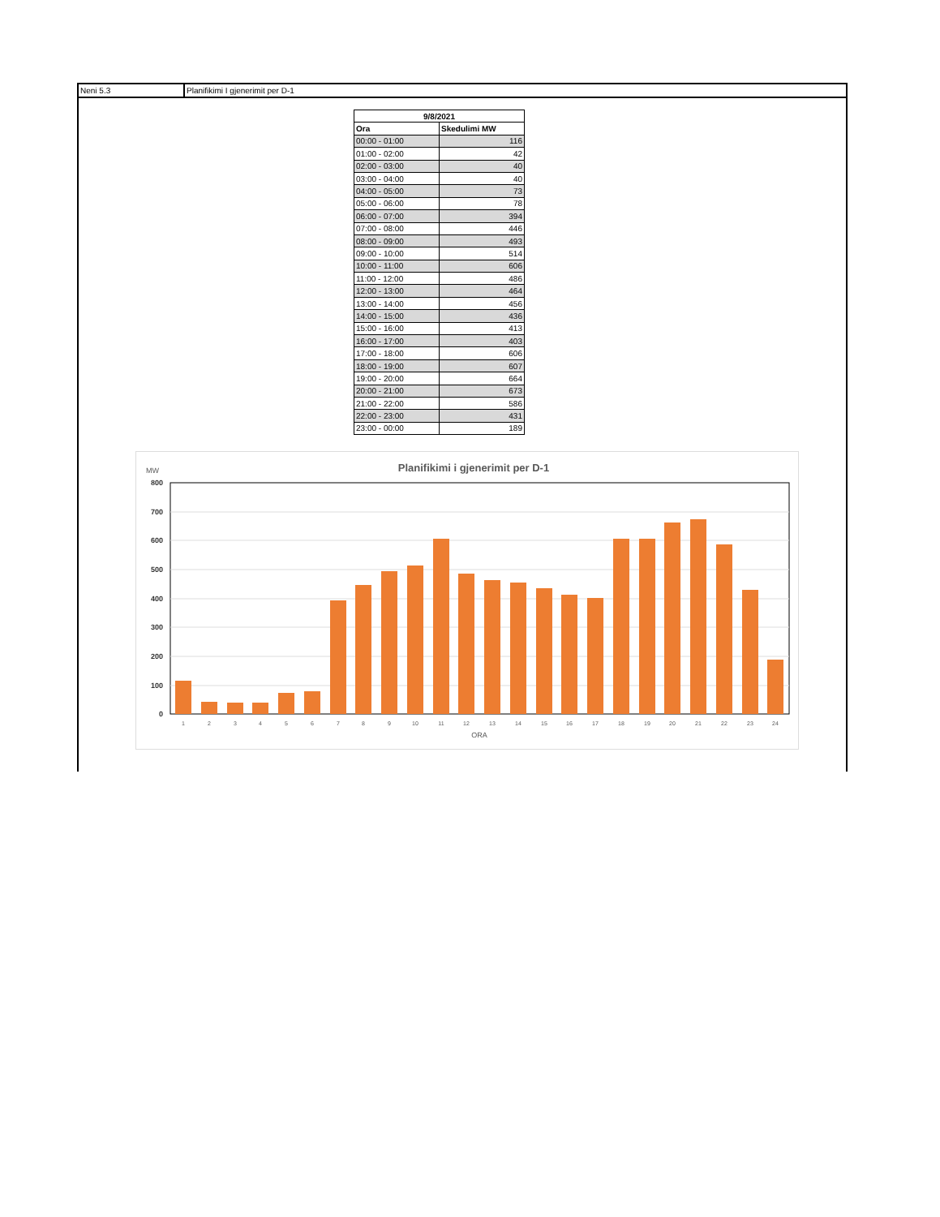Neni 5.3 Planifikimi I gjenerimit per D-1
| 9/8/2021 | |
| --- | --- |
| Ora | Skedulimi MW |
| 00:00 - 01:00 | 116 |
| 01:00 - 02:00 | 42 |
| 02:00 - 03:00 | 40 |
| 03:00 - 04:00 | 40 |
| 04:00 - 05:00 | 73 |
| 05:00 - 06:00 | 78 |
| 06:00 - 07:00 | 394 |
| 07:00 - 08:00 | 446 |
| 08:00 - 09:00 | 493 |
| 09:00 - 10:00 | 514 |
| 10:00 - 11:00 | 606 |
| 11:00 - 12:00 | 486 |
| 12:00 - 13:00 | 464 |
| 13:00 - 14:00 | 456 |
| 14:00 - 15:00 | 436 |
| 15:00 - 16:00 | 413 |
| 16:00 - 17:00 | 403 |
| 17:00 - 18:00 | 606 |
| 18:00 - 19:00 | 607 |
| 19:00 - 20:00 | 664 |
| 20:00 - 21:00 | 673 |
| 21:00 - 22:00 | 586 |
| 22:00 - 23:00 | 431 |
| 23:00 - 00:00 | 189 |
Planifikimi i gjenerimit per D-1
MW
800
700
600
500
400
300
200
100
0
1
2
3
4
5
6
7
8
9
10
11
12
13
14
15
16
17
18
19
20
21
22
23
24
ORA